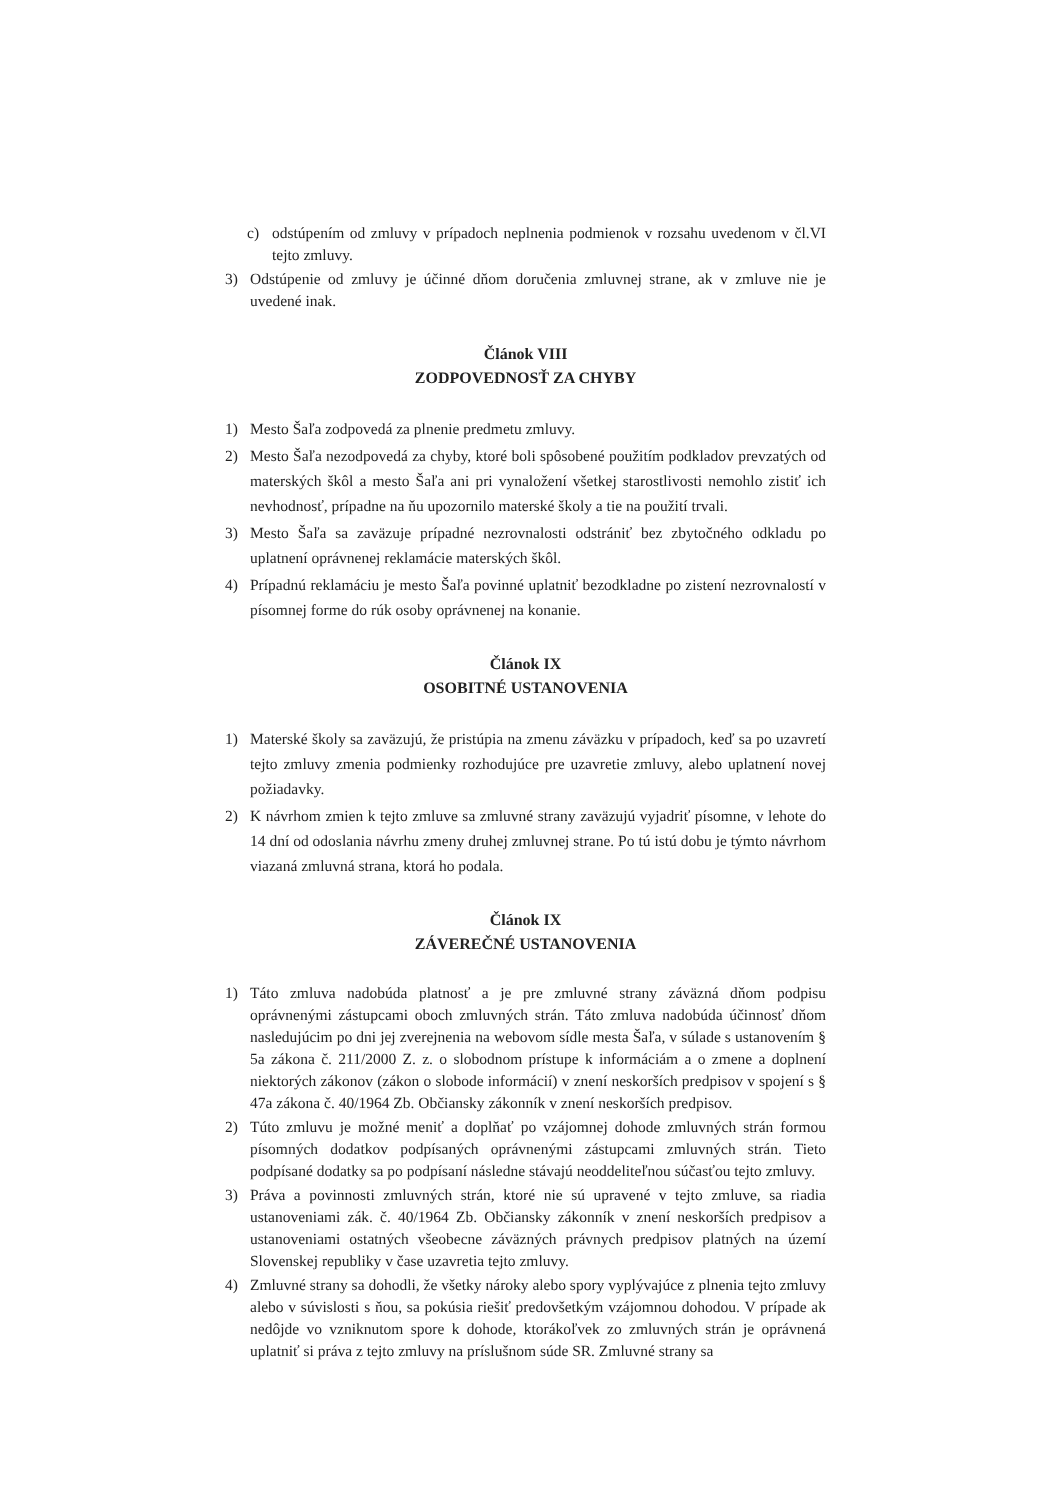c) odstúpením od zmluvy v prípadoch neplnenia podmienok v rozsahu uvedenom v čl.VI tejto zmluvy.
3) Odstúpenie od zmluvy je účinné dňom doručenia zmluvnej strane, ak v zmluve nie je uvedené inak.
Článok VIII
ZODPOVEDNOSŤ ZA CHYBY
1) Mesto Šaľa zodpovedá za plnenie predmetu zmluvy.
2) Mesto Šaľa nezodpovedá za chyby, ktoré boli spôsobené použitím podkladov prevzatých od materských škôl a mesto Šaľa ani pri vynaložení všetkej starostlivosti nemohlo zistiť ich nevhodnosť, prípadne na ňu upozornilo materské školy a tie na použití trvali.
3) Mesto Šaľa sa zaväzuje prípadné nezrovnalosti odstrániť bez zbytočného odkladu po uplatnení oprávnenej reklamácie materských škôl.
4) Prípadnú reklamáciu je mesto Šaľa povinné uplatniť bezodkladne po zistení nezrovnalostí v písomnej forme do rúk osoby oprávnenej na konanie.
Článok IX
OSOBITNÉ USTANOVENIA
1) Materské školy sa zaväzujú, že pristúpia na zmenu záväzku v prípadoch, keď sa po uzavretí tejto zmluvy zmenia podmienky rozhodujúce pre uzavretie zmluvy, alebo uplatnení novej požiadavky.
2) K návrhom zmien k tejto zmluve sa zmluvné strany zaväzujú vyjadriť písomne, v lehote do 14 dní od odoslania návrhu zmeny druhej zmluvnej strane. Po tú istú dobu je týmto návrhom viazaná zmluvná strana, ktorá ho podala.
Článok IX
ZÁVEREČNÉ USTANOVENIA
1) Táto zmluva nadobúda platnosť a je pre zmluvné strany záväzná dňom podpisu oprávnenými zástupcami oboch zmluvných strán. Táto zmluva nadobúda účinnosť dňom nasledujúcim po dni jej zverejnenia na webovom sídle mesta Šaľa, v súlade s ustanovením § 5a zákona č. 211/2000 Z. z. o slobodnom prístupe k informáciám a o zmene a doplnení niektorých zákonov (zákon o slobode informácií) v znení neskorších predpisov v spojení s § 47a zákona č. 40/1964 Zb. Občiansky zákonník v znení neskorších predpisov.
2) Túto zmluvu je možné meniť a doplňať po vzájomnej dohode zmluvných strán formou písomných dodatkov podpísaných oprávnenými zástupcami zmluvných strán. Tieto podpísané dodatky sa po podpísaní následne stávajú neoddeliteľnou súčasťou tejto zmluvy.
3) Práva a povinnosti zmluvných strán, ktoré nie sú upravené v tejto zmluve, sa riadia ustanoveniami zák. č. 40/1964 Zb. Občiansky zákonník v znení neskorších predpisov a ustanoveniami ostatných všeobecne záväzných právnych predpisov platných na území Slovenskej republiky v čase uzavretia tejto zmluvy.
4) Zmluvné strany sa dohodli, že všetky nároky alebo spory vyplývajúce z plnenia tejto zmluvy alebo v súvislosti s ňou, sa pokúsia riešiť predovšetkým vzájomnou dohodou. V prípade ak nedôjde vo vzniknutom spore k dohode, ktorákoľvek zo zmluvných strán je oprávnená uplatniť si práva z tejto zmluvy na príslušnom súde SR. Zmluvné strany sa